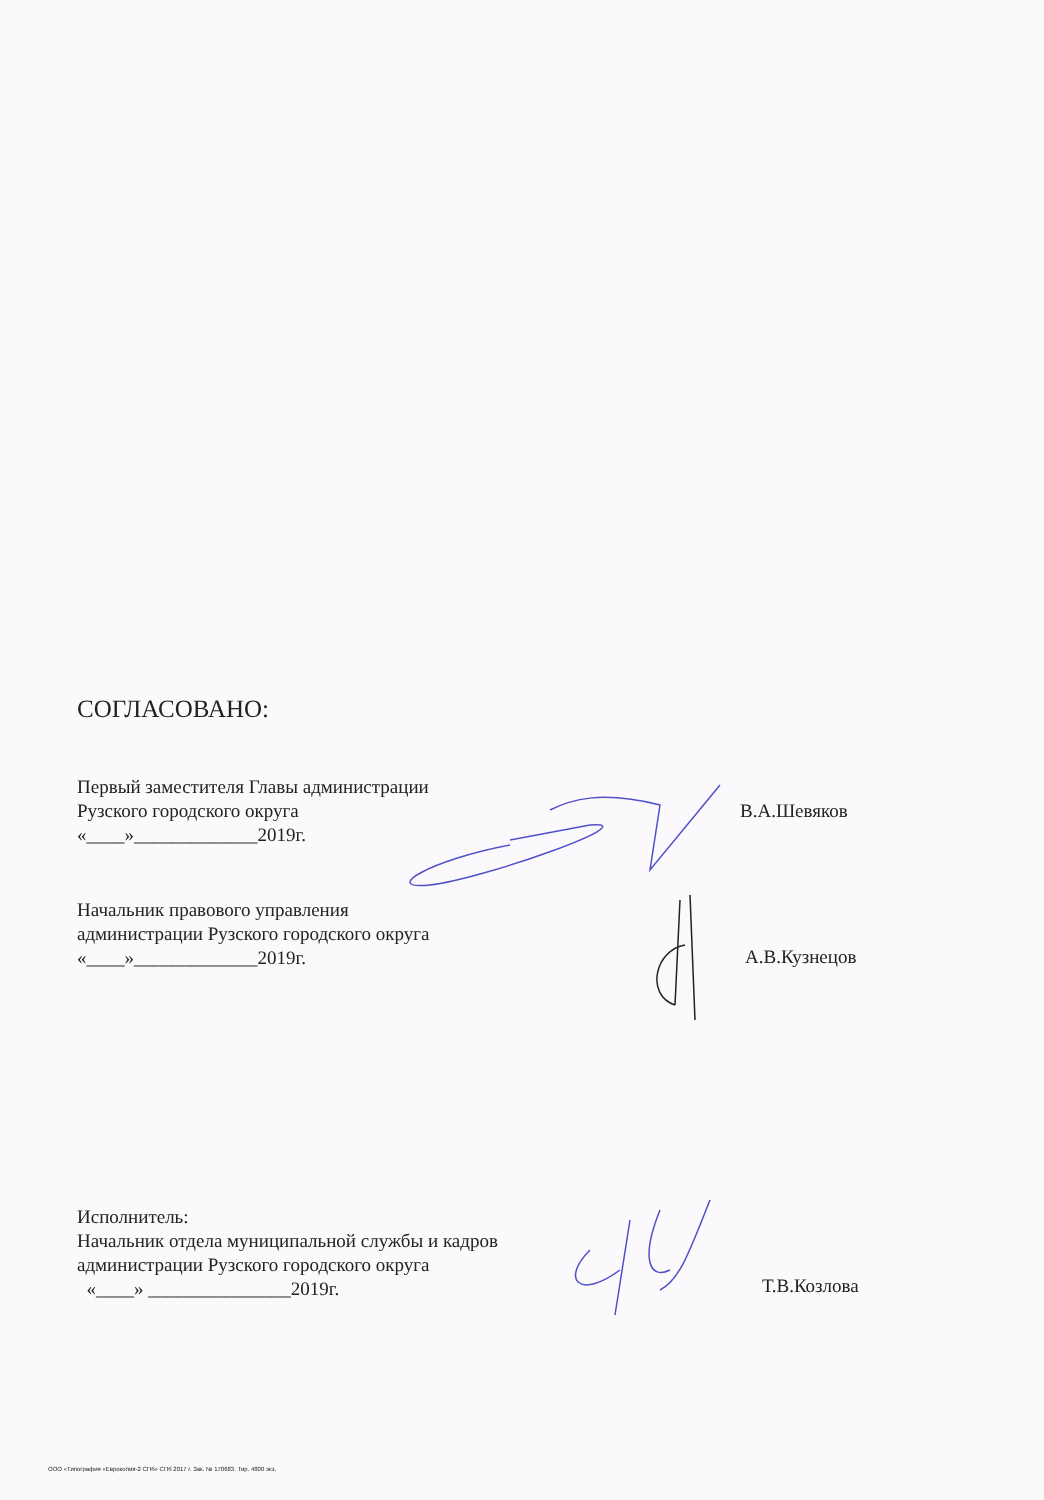СОГЛАСОВАНО:
Первый заместителя Главы администрации
Рузского городского округа
«____»_____________2019г.
В.А.Шевяков
Начальник правового управления
администрации Рузского городского округа
«____»_____________2019г.
А.В.Кузнецов
Исполнитель:
Начальник отдела муниципальной службы и кадров
администрации Рузского городского округа
«____» _______________2019г.
Т.В.Козлова
ООО «Типография «Еврокопия-2 СПб» СПб 2017 г. Зак. № 170683. Тир. 4800 экз.